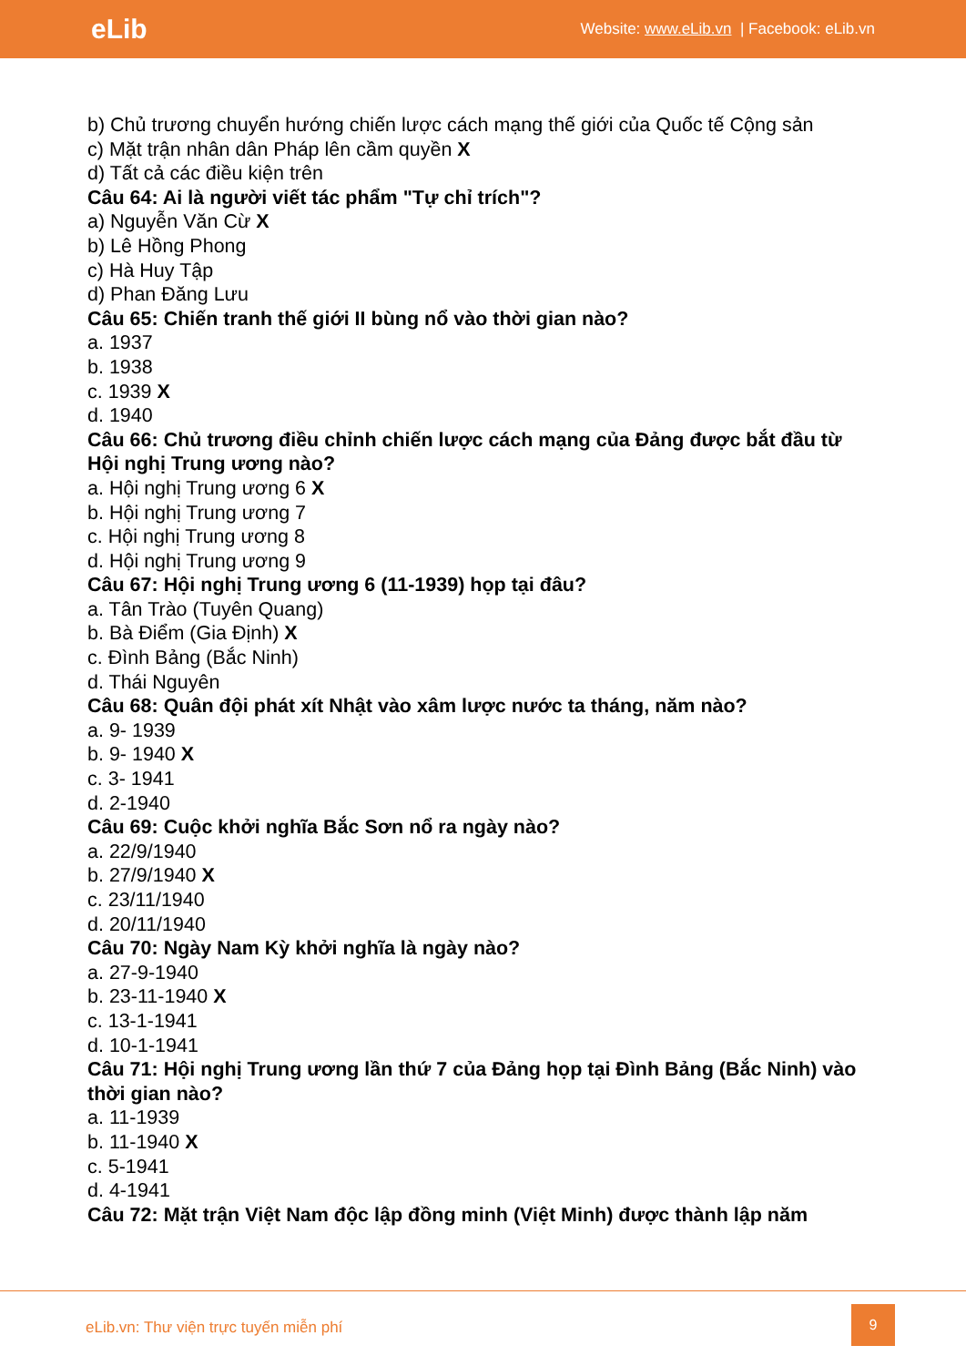eLib
Website: www.eLib.vn | Facebook: eLib.vn
b) Chủ trương chuyển hướng chiến lược cách mạng thế giới của Quốc tế Cộng sản
c) Mặt trận nhân dân Pháp lên cầm quyền X
d) Tất cả các điều kiện trên
Câu 64: Ai là người viết tác phẩm "Tự chỉ trích"?
a) Nguyễn Văn Cừ X
b) Lê Hồng Phong
c) Hà Huy Tập
d) Phan Đăng Lưu
Câu 65: Chiến tranh thế giới II bùng nổ vào thời gian nào?
a. 1937
b. 1938
c. 1939 X
d. 1940
Câu 66: Chủ trương điều chỉnh chiến lược cách mạng của Đảng được bắt đầu từ Hội nghị Trung ương nào?
a. Hội nghị Trung ương 6 X
b. Hội nghị Trung ương 7
c. Hội nghị Trung ương 8
d. Hội nghị Trung ương 9
Câu 67: Hội nghị Trung ương 6 (11-1939) họp tại đâu?
a. Tân Trào (Tuyên Quang)
b. Bà Điểm (Gia Định) X
c. Đình Bảng (Bắc Ninh)
d. Thái Nguyên
Câu 68: Quân đội phát xít Nhật vào xâm lược nước ta tháng, năm nào?
a. 9- 1939
b. 9- 1940 X
c. 3- 1941
d. 2-1940
Câu 69: Cuộc khởi nghĩa Bắc Sơn nổ ra ngày nào?
a. 22/9/1940
b. 27/9/1940 X
c. 23/11/1940
d. 20/11/1940
Câu 70: Ngày Nam Kỳ khởi nghĩa là ngày nào?
a. 27-9-1940
b. 23-11-1940 X
c. 13-1-1941
d. 10-1-1941
Câu 71: Hội nghị Trung ương lần thứ 7 của Đảng họp tại Đình Bảng (Bắc Ninh) vào thời gian nào?
a. 11-1939
b. 11-1940 X
c. 5-1941
d. 4-1941
Câu 72: Mặt trận Việt Nam độc lập đồng minh (Việt Minh) được thành lập năm
eLib.vn: Thư viện trực tuyến miễn phí
9